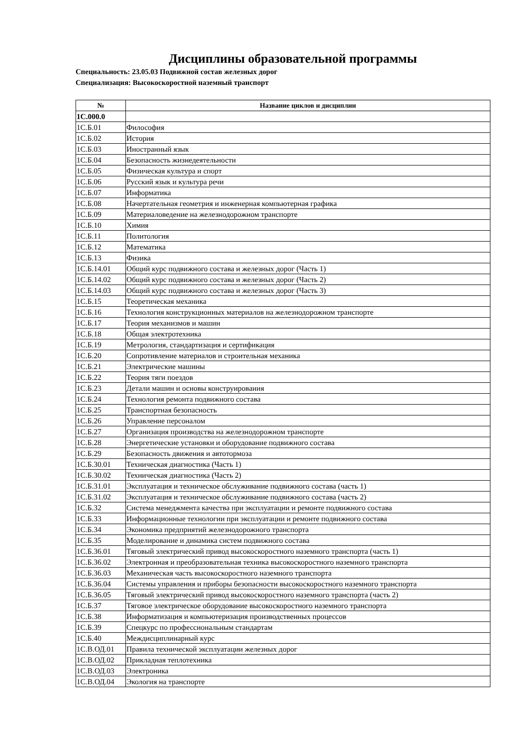Дисциплины образовательной программы
Специальность: 23.05.03 Подвижной состав железных дорог
Специализация: Высокоскоростной наземный транспорт
| № | Название циклов и дисциплин |
| --- | --- |
| 1С.000.0 | |
| 1С.Б.01 | Философия |
| 1С.Б.02 | История |
| 1С.Б.03 | Иностранный язык |
| 1С.Б.04 | Безопасность жизнедеятельности |
| 1С.Б.05 | Физическая культура и спорт |
| 1С.Б.06 | Русский язык и культура речи |
| 1С.Б.07 | Информатика |
| 1С.Б.08 | Начертательная геометрия и инженерная компьютерная графика |
| 1С.Б.09 | Материаловедение на железнодорожном транспорте |
| 1С.Б.10 | Химия |
| 1С.Б.11 | Политология |
| 1С.Б.12 | Математика |
| 1С.Б.13 | Физика |
| 1С.Б.14.01 | Общий курс подвижного состава и железных дорог (Часть 1) |
| 1С.Б.14.02 | Общий курс подвижного состава и железных дорог (Часть 2) |
| 1С.Б.14.03 | Общий курс подвижного состава и железных дорог (Часть 3) |
| 1С.Б.15 | Теоретическая механика |
| 1С.Б.16 | Технология конструкционных материалов на железнодорожном транспорте |
| 1С.Б.17 | Теория механизмов и машин |
| 1С.Б.18 | Общая электротехника |
| 1С.Б.19 | Метрология, стандартизация и сертификация |
| 1С.Б.20 | Сопротивление материалов и строительная механика |
| 1С.Б.21 | Электрические машины |
| 1С.Б.22 | Теория тяги поездов |
| 1С.Б.23 | Детали машин и основы конструирования |
| 1С.Б.24 | Технология ремонта подвижного состава |
| 1С.Б.25 | Транспортная безопасность |
| 1С.Б.26 | Управление персоналом |
| 1С.Б.27 | Организация производства на железнодорожном транспорте |
| 1С.Б.28 | Энергетические установки и оборудование подвижного состава |
| 1С.Б.29 | Безопасность движения и автотормоза |
| 1С.Б.30.01 | Техническая диагностика (Часть 1) |
| 1С.Б.30.02 | Техническая диагностика (Часть 2) |
| 1С.Б.31.01 | Эксплуатация и техническое обслуживание подвижного состава (часть 1) |
| 1С.Б.31.02 | Эксплуатация и техническое обслуживание подвижного состава (часть 2) |
| 1С.Б.32 | Система менеджмента качества при эксплуатации и ремонте подвижного состава |
| 1С.Б.33 | Информационные технологии при эксплуатации и ремонте подвижного состава |
| 1С.Б.34 | Экономика предприятий железнодорожного транспорта |
| 1С.Б.35 | Моделирование и динамика систем подвижного состава |
| 1С.Б.36.01 | Тяговый электрический привод высокоскоростного наземного транспорта (часть 1) |
| 1С.Б.36.02 | Электронная и преобразовательная техника высокоскоростного наземного транспорта |
| 1С.Б.36.03 | Механическая часть высокоскоростного наземного транспорта |
| 1С.Б.36.04 | Системы управления и приборы безопасности высокоскоростного наземного транспорта |
| 1С.Б.36.05 | Тяговый электрический привод высокоскоростного наземного транспорта (часть 2) |
| 1С.Б.37 | Тяговое электрическое оборудование высокоскоростного наземного транспорта |
| 1С.Б.38 | Информатизация и компьютеризация производственных процессов |
| 1С.Б.39 | Спецкурс по профессиональным стандартам |
| 1С.Б.40 | Междисциплинарный курс |
| 1С.В.ОД.01 | Правила технической эксплуатации железных дорог |
| 1С.В.ОД.02 | Прикладная теплотехника |
| 1С.В.ОД.03 | Электроника |
| 1С.В.ОД.04 | Экология на транспорте |